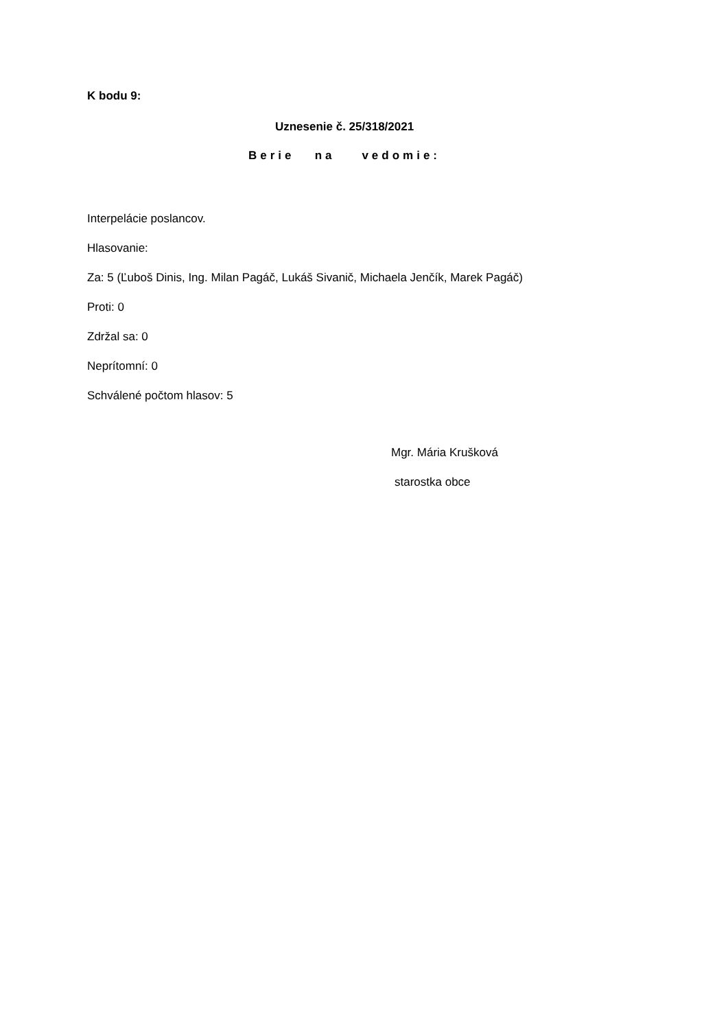K bodu 9:
Uznesenie č. 25/318/2021
Berie na vedomie:
Interpelácie poslancov.
Hlasovanie:
Za: 5 (Ľuboš Dinis, Ing. Milan Pagáč, Lukáš Sivanič, Michaela Jenčík, Marek Pagáč)
Proti: 0
Zdržal sa: 0
Neprítomní: 0
Schválené počtom hlasov: 5
Mgr. Mária Krušková
starostka obce